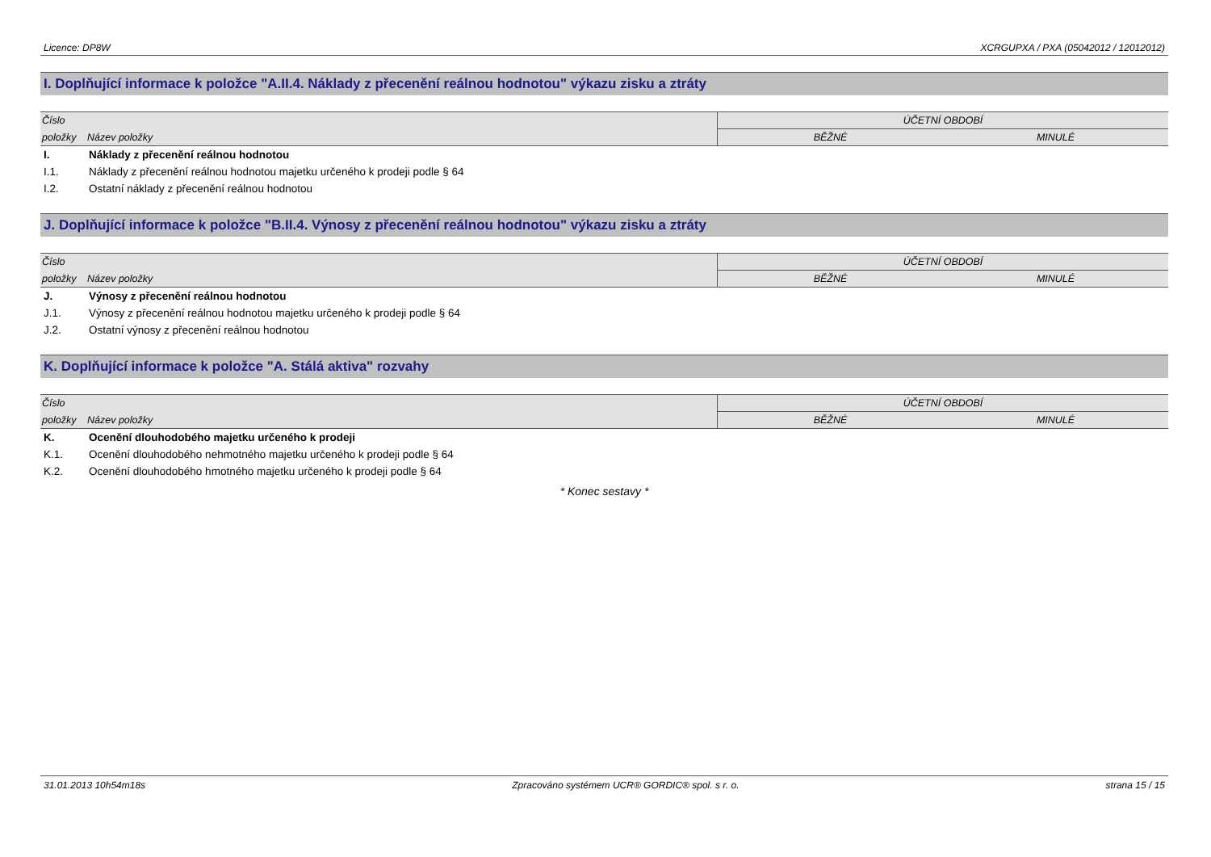Licence: DP8W XCRGUPXA / PXA (05042012 / 12012012)
I. Doplňující informace k položce "A.II.4. Náklady z přecenění reálnou hodnotou" výkazu zisku a ztráty
| Číslo | | ÚČETNÍ OBDOBÍ | |
| --- | --- | --- | --- |
| položky | Název položky | BĚŽNÉ | MINULÉ |
| I. | Náklady z přecenění reálnou hodnotou | | |
| I.1. | Náklady z přecenění reálnou hodnotou majetku určeného k prodeji podle § 64 | | |
| I.2. | Ostatní náklady z přecenění reálnou hodnotou | | |
J. Doplňující informace k položce "B.II.4. Výnosy z přecenění reálnou hodnotou" výkazu zisku a ztráty
| Číslo | | ÚČETNÍ OBDOBÍ | |
| --- | --- | --- | --- |
| položky | Název položky | BĚŽNÉ | MINULÉ |
| J. | Výnosy z přecenění reálnou hodnotou | | |
| J.1. | Výnosy z přecenění reálnou hodnotou majetku určeného k prodeji podle § 64 | | |
| J.2. | Ostatní výnosy z přecenění reálnou hodnotou | | |
K. Doplňující informace k položce "A. Stálá aktiva" rozvahy
| Číslo | | ÚČETNÍ OBDOBÍ | |
| --- | --- | --- | --- |
| položky | Název položky | BĚŽNÉ | MINULÉ |
| K. | Ocenění dlouhodobého majetku určeného k prodeji | | |
| K.1. | Ocenění dlouhodobého nehmotného majetku určeného k prodeji podle § 64 | | |
| K.2. | Ocenění dlouhodobého hmotného majetku určeného k prodeji podle § 64 | | |
* Konec sestavy *
31.01.2013 10h54m18s Zpracováno systémem UCR® GORDIC® spol. s r. o. strana 15 / 15